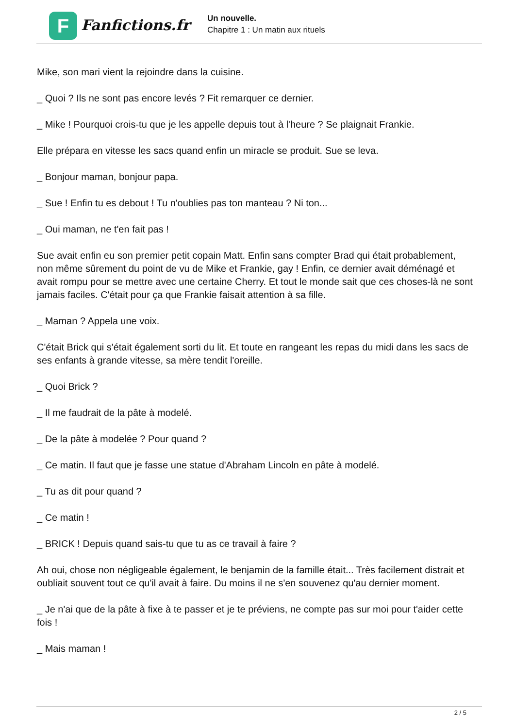F
Fanfictions.fr
Un nouvelle.
Chapitre 1 : Un matin aux rituels
Mike, son mari vient la rejoindre dans la cuisine.
_ Quoi ? Ils ne sont pas encore levés ? Fit remarquer ce dernier.
_ Mike ! Pourquoi crois-tu que je les appelle depuis tout à l'heure ? Se plaignait Frankie.
Elle prépara en vitesse les sacs quand enfin un miracle se produit. Sue se leva.
_ Bonjour maman, bonjour papa.
_ Sue ! Enfin tu es debout ! Tu n'oublies pas ton manteau ? Ni ton...
_ Oui maman, ne t'en fait pas !
Sue avait enfin eu son premier petit copain Matt. Enfin sans compter Brad qui était probablement, non même sûrement du point de vu de Mike et Frankie, gay ! Enfin, ce dernier avait déménagé et avait rompu pour se mettre avec une certaine Cherry. Et tout le monde sait que ces choses-là ne sont jamais faciles. C'était pour ça que Frankie faisait attention à sa fille.
_ Maman ? Appela une voix.
C'était Brick qui s'était également sorti du lit. Et toute en rangeant les repas du midi dans les sacs de ses enfants à grande vitesse, sa mère tendit l'oreille.
_ Quoi Brick ?
_ Il me faudrait de la pâte à modelé.
_ De la pâte à modelée ? Pour quand ?
_ Ce matin. Il faut que je fasse une statue d'Abraham Lincoln en pâte à modelé.
_ Tu as dit pour quand ?
_ Ce matin !
_ BRICK ! Depuis quand sais-tu que tu as ce travail à faire ?
Ah oui, chose non négligeable également, le benjamin de la famille était... Très facilement distrait et oubliait souvent tout ce qu'il avait à faire. Du moins il ne s'en souvenez qu'au dernier moment.
_ Je n'ai que de la pâte à fixe à te passer et je te préviens, ne compte pas sur moi pour t'aider cette fois !
_ Mais maman !
2 / 5